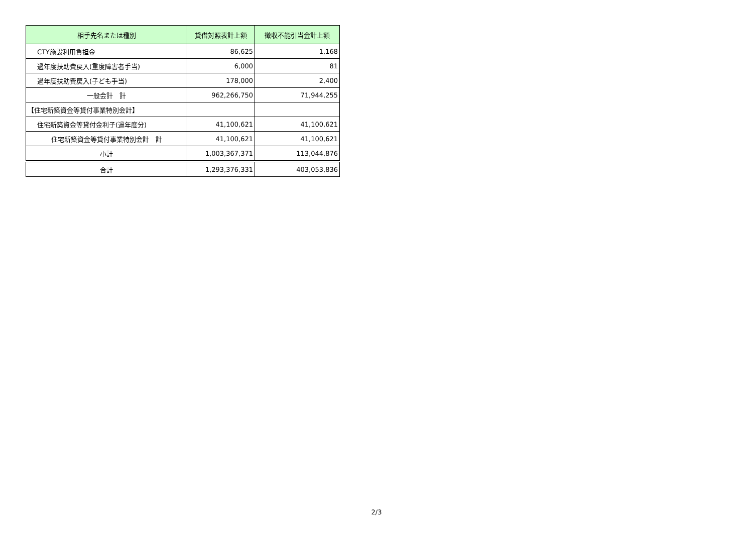| 相手先名または種別 | 貸借対照表計上額 | 徴収不能引当金計上額 |
| --- | --- | --- |
| CTY施設利用負担金 | 86,625 | 1,168 |
| 過年度扶助費戻入(重度障害者手当) | 6,000 | 81 |
| 過年度扶助費戻入(子ども手当) | 178,000 | 2,400 |
| 一般会計 計 | 962,266,750 | 71,944,255 |
| 【住宅新築資金等貸付事業特別会計】 | | |
| 住宅新築資金等貸付金利子(過年度分) | 41,100,621 | 41,100,621 |
| 住宅新築資金等貸付事業特別会計 計 | 41,100,621 | 41,100,621 |
| 小計 | 1,003,367,371 | 113,044,876 |
| 合計 | 1,293,376,331 | 403,053,836 |
2/3